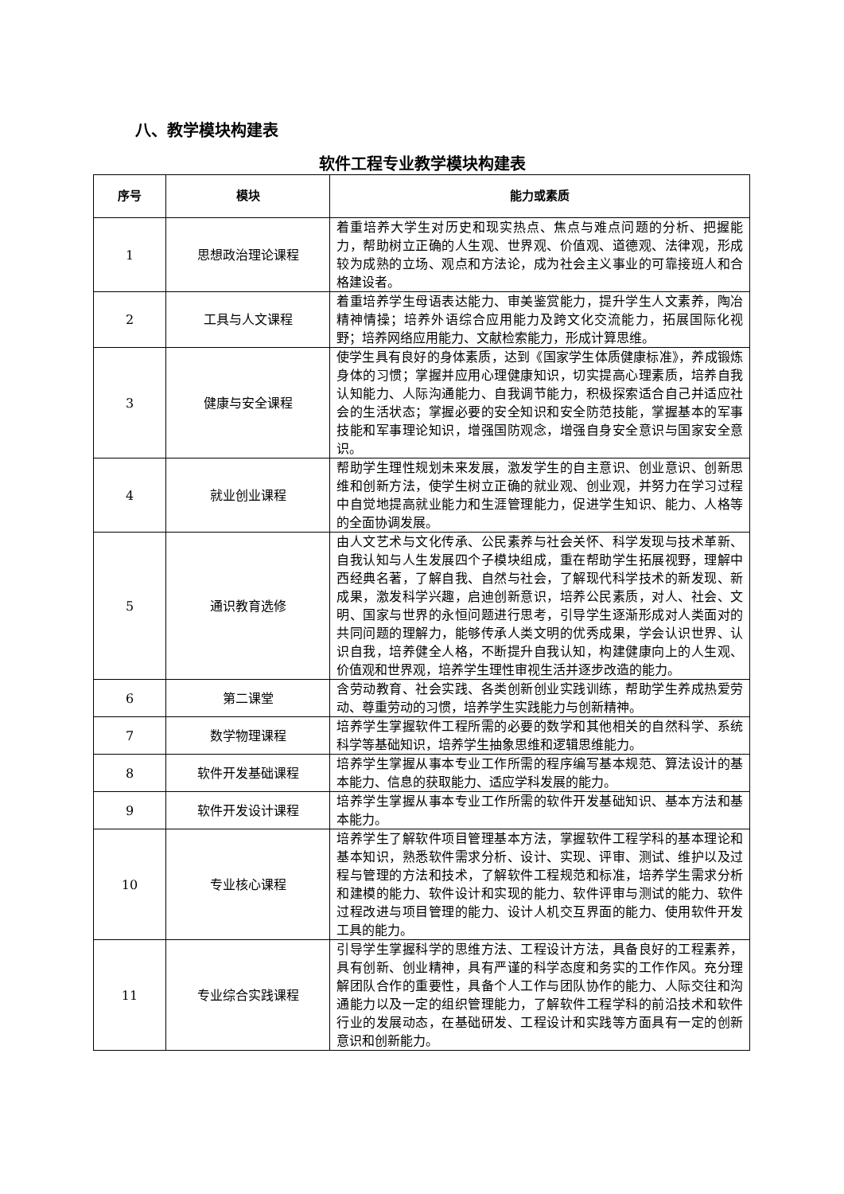八、教学模块构建表
软件工程专业教学模块构建表
| 序号 | 模块 | 能力或素质 |
| --- | --- | --- |
| 1 | 思想政治理论课程 | 着重培养大学生对历史和现实热点、焦点与难点问题的分析、把握能力，帮助树立正确的人生观、世界观、价值观、道德观、法律观，形成较为成熟的立场、观点和方法论，成为社会主义事业的可靠接班人和合格建设者。 |
| 2 | 工具与人文课程 | 着重培养学生母语表达能力、审美鉴赏能力，提升学生人文素养，陶冶精神情操；培养外语综合应用能力及跨文化交流能力，拓展国际化视野；培养网络应用能力、文献检索能力，形成计算思维。 |
| 3 | 健康与安全课程 | 使学生具有良好的身体素质，达到《国家学生体质健康标准》，养成锻炼身体的习惯；掌握并应用心理健康知识，切实提高心理素质，培养自我认知能力、人际沟通能力、自我调节能力，积极探索适合自己并适应社会的生活状态；掌握必要的安全知识和安全防范技能，掌握基本的军事技能和军事理论知识，增强国防观念，增强自身安全意识与国家安全意识。 |
| 4 | 就业创业课程 | 帮助学生理性规划未来发展，激发学生的自主意识、创业意识、创新思维和创新方法，使学生树立正确的就业观、创业观，并努力在学习过程中自觉地提高就业能力和生涯管理能力，促进学生知识、能力、人格等的全面协调发展。 |
| 5 | 通识教育选修 | 由人文艺术与文化传承、公民素养与社会关怀、科学发现与技术革新、自我认知与人生发展四个子模块组成，重在帮助学生拓展视野，理解中西经典名著，了解自我、自然与社会，了解现代科学技术的新发现、新成果，激发科学兴趣，启迪创新意识，培养公民素质，对人、社会、文明、国家与世界的永恒问题进行思考，引导学生逐渐形成对人类面对的共同问题的理解力，能够传承人类文明的优秀成果，学会认识世界、认识自我，培养健全人格，不断提升自我认知，构建健康向上的人生观、价值观和世界观，培养学生理性审视生活并逐步改造的能力。 |
| 6 | 第二课堂 | 含劳动教育、社会实践、各类创新创业实践训练，帮助学生养成热爱劳动、尊重劳动的习惯，培养学生实践能力与创新精神。 |
| 7 | 数学物理课程 | 培养学生掌握软件工程所需的必要的数学和其他相关的自然科学、系统科学等基础知识，培养学生抽象思维和逻辑思维能力。 |
| 8 | 软件开发基础课程 | 培养学生掌握从事本专业工作所需的程序编写基本规范、算法设计的基本能力、信息的获取能力、适应学科发展的能力。 |
| 9 | 软件开发设计课程 | 培养学生掌握从事本专业工作所需的软件开发基础知识、基本方法和基本能力。 |
| 10 | 专业核心课程 | 培养学生了解软件项目管理基本方法，掌握软件工程学科的基本理论和基本知识，熟悉软件需求分析、设计、实现、评审、测试、维护以及过程与管理的方法和技术，了解软件工程规范和标准，培养学生需求分析和建模的能力、软件设计和实现的能力、软件评审与测试的能力、软件过程改进与项目管理的能力、设计人机交互界面的能力、使用软件开发工具的能力。 |
| 11 | 专业综合实践课程 | 引导学生掌握科学的思维方法、工程设计方法，具备良好的工程素养，具有创新、创业精神，具有严谨的科学态度和务实的工作作风。充分理解团队合作的重要性，具备个人工作与团队协作的能力、人际交往和沟通能力以及一定的组织管理能力，了解软件工程学科的前沿技术和软件行业的发展动态，在基础研发、工程设计和实践等方面具有一定的创新意识和创新能力。 |